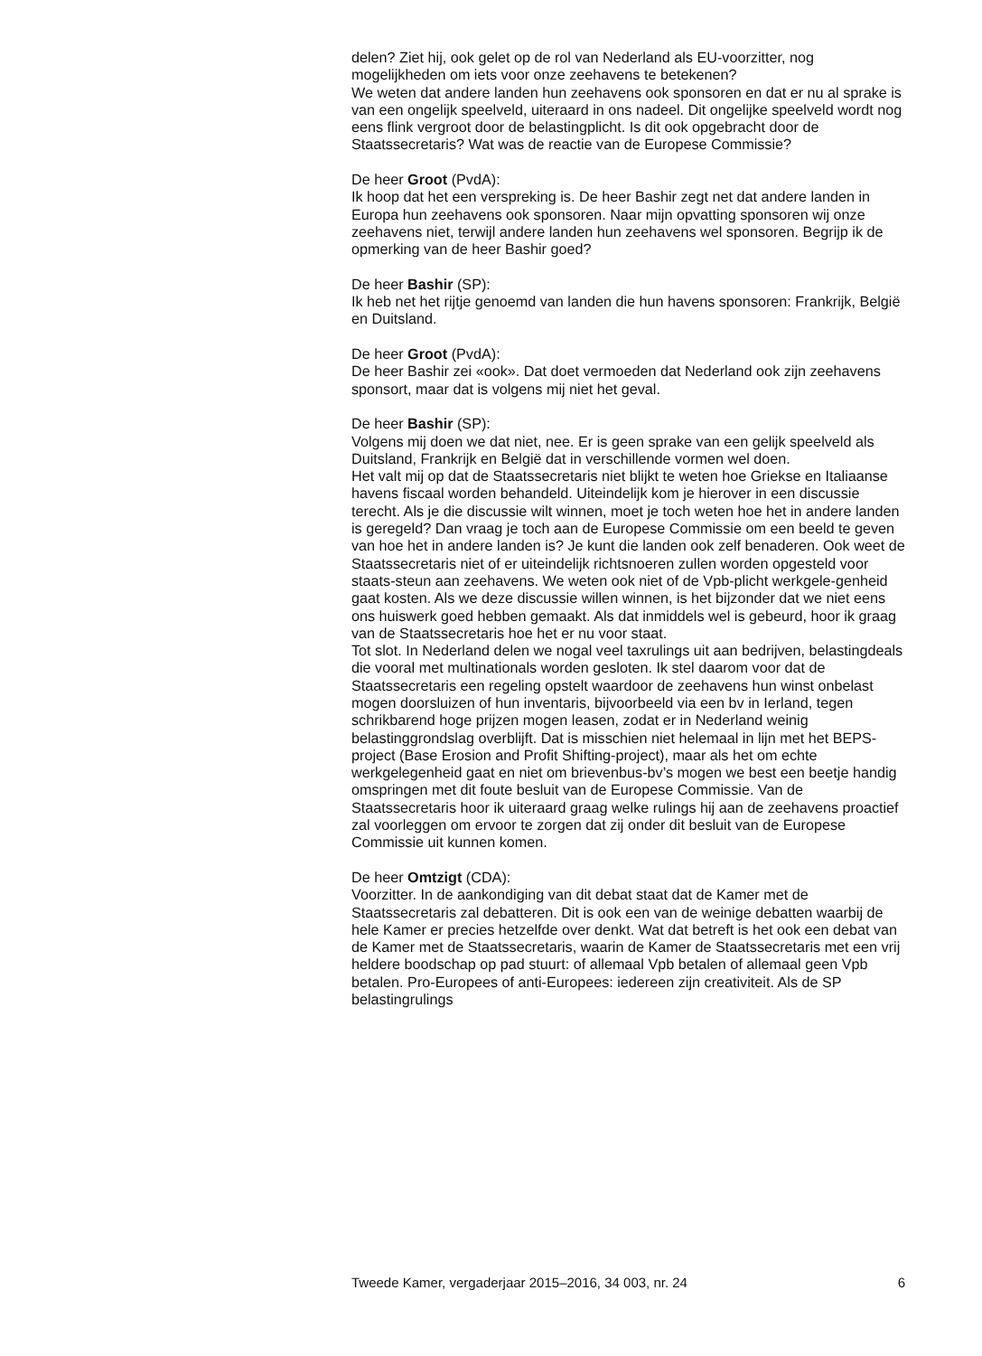delen? Ziet hij, ook gelet op de rol van Nederland als EU-voorzitter, nog mogelijkheden om iets voor onze zeehavens te betekenen?
We weten dat andere landen hun zeehavens ook sponsoren en dat er nu al sprake is van een ongelijk speelveld, uiteraard in ons nadeel. Dit ongelijke speelveld wordt nog eens flink vergroot door de belastingplicht. Is dit ook opgebracht door de Staatssecretaris? Wat was de reactie van de Europese Commissie?
De heer Groot (PvdA):
Ik hoop dat het een verspreking is. De heer Bashir zegt net dat andere landen in Europa hun zeehavens ook sponsoren. Naar mijn opvatting sponsoren wij onze zeehavens niet, terwijl andere landen hun zeehavens wel sponsoren. Begrijp ik de opmerking van de heer Bashir goed?
De heer Bashir (SP):
Ik heb net het rijtje genoemd van landen die hun havens sponsoren: Frankrijk, België en Duitsland.
De heer Groot (PvdA):
De heer Bashir zei «ook». Dat doet vermoeden dat Nederland ook zijn zeehavens sponsort, maar dat is volgens mij niet het geval.
De heer Bashir (SP):
Volgens mij doen we dat niet, nee. Er is geen sprake van een gelijk speelveld als Duitsland, Frankrijk en België dat in verschillende vormen wel doen.
Het valt mij op dat de Staatssecretaris niet blijkt te weten hoe Griekse en Italiaanse havens fiscaal worden behandeld. Uiteindelijk kom je hierover in een discussie terecht. Als je die discussie wilt winnen, moet je toch weten hoe het in andere landen is geregeld? Dan vraag je toch aan de Europese Commissie om een beeld te geven van hoe het in andere landen is? Je kunt die landen ook zelf benaderen. Ook weet de Staatssecretaris niet of er uiteindelijk richtsnoeren zullen worden opgesteld voor staats-steun aan zeehavens. We weten ook niet of de Vpb-plicht werkgele-genheid gaat kosten. Als we deze discussie willen winnen, is het bijzonder dat we niet eens ons huiswerk goed hebben gemaakt. Als dat inmiddels wel is gebeurd, hoor ik graag van de Staatssecretaris hoe het er nu voor staat.
Tot slot. In Nederland delen we nogal veel taxrulings uit aan bedrijven, belastingdeals die vooral met multinationals worden gesloten. Ik stel daarom voor dat de Staatssecretaris een regeling opstelt waardoor de zeehavens hun winst onbelast mogen doorsluizen of hun inventaris, bijvoorbeeld via een bv in Ierland, tegen schrikbarend hoge prijzen mogen leasen, zodat er in Nederland weinig belastinggrondslag overblijft. Dat is misschien niet helemaal in lijn met het BEPS-project (Base Erosion and Profit Shifting-project), maar als het om echte werkgelegenheid gaat en niet om brievenbus-bv’s mogen we best een beetje handig omspringen met dit foute besluit van de Europese Commissie. Van de Staatssecretaris hoor ik uiteraard graag welke rulings hij aan de zeehavens proactief zal voorleggen om ervoor te zorgen dat zij onder dit besluit van de Europese Commissie uit kunnen komen.
De heer Omtzigt (CDA):
Voorzitter. In de aankondiging van dit debat staat dat de Kamer met de Staatssecretaris zal debatteren. Dit is ook een van de weinige debatten waarbij de hele Kamer er precies hetzelfde over denkt. Wat dat betreft is het ook een debat van de Kamer met de Staatssecretaris, waarin de Kamer de Staatssecretaris met een vrij heldere boodschap op pad stuurt: of allemaal Vpb betalen of allemaal geen Vpb betalen. Pro-Europees of anti-Europees: iedereen zijn creativiteit. Als de SP belastingrulings
Tweede Kamer, vergaderjaar 2015–2016, 34 003, nr. 24 6